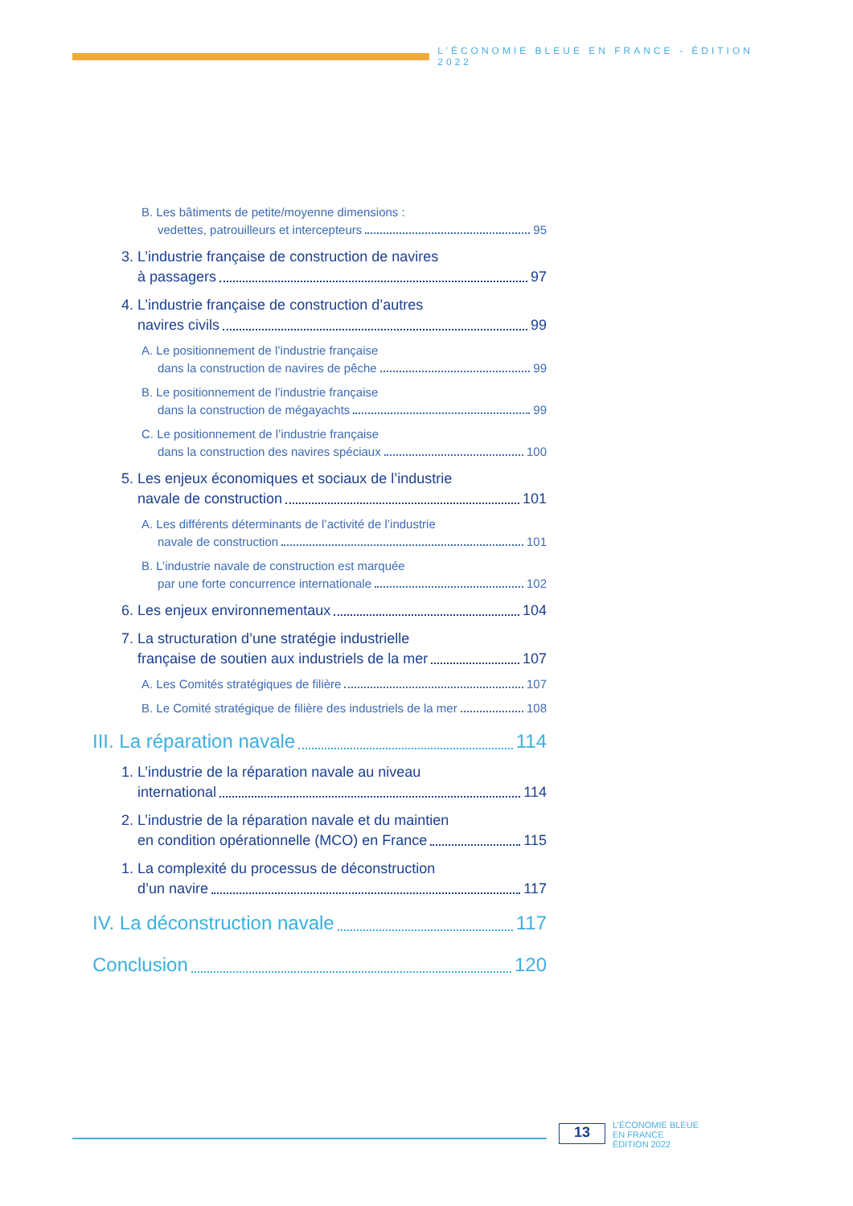L’ÉCONOMIE BLEUE EN FRANCE - ÉDITION 2022
B. Les bâtiments de petite/moyenne dimensions :
vedettes, patrouilleurs et intercepteurs 95
3. L’industrie française de construction de navires
à passagers 97
4. L’industrie française de construction d’autres
navires civils 99
A. Le positionnement de l’industrie française
dans la construction de navires de pêche 99
B. Le positionnement de l’industrie française
dans la construction de mégayachts 99
C. Le positionnement de l’industrie française
dans la construction des navires spéciaux 100
5. Les enjeux économiques et sociaux de l’industrie
navale de construction 101
A. Les différents déterminants de l’activité de l’industrie
navale de construction 101
B. L’industrie navale de construction est marquée
par une forte concurrence internationale 102
6. Les enjeux environnementaux 104
7. La structuration d’une stratégie industrielle
française de soutien aux industriels de la mer 107
A. Les Comités stratégiques de filière 107
B. Le Comité stratégique de filière des industriels de la mer 108
III. La réparation navale 114
1. L’industrie de la réparation navale au niveau
international 114
2. L’industrie de la réparation navale et du maintien
en condition opérationnelle (MCO) en France 115
1. La complexité du processus de déconstruction
d’un navire 117
IV. La déconstruction navale 117
Conclusion 120
13
L’ÉCONOMIE BLEUE
EN FRANCE
ÉDITION 2022